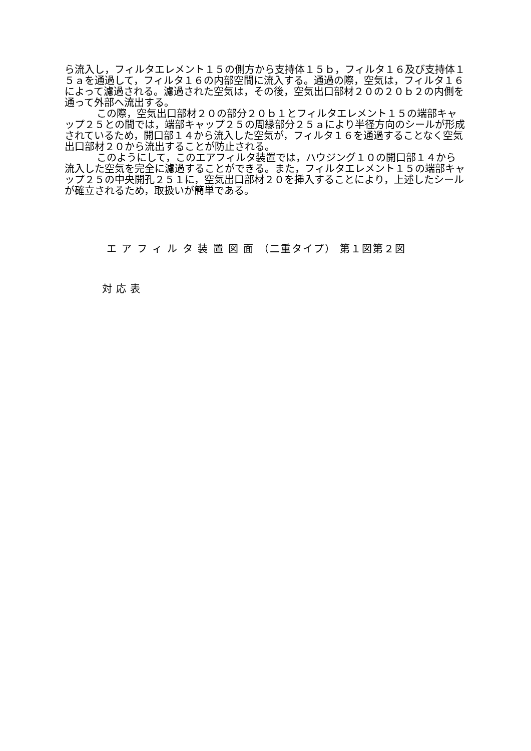ら流入し，フィルタエレメント１５の側方から支持体１５ｂ，フィルタ１６及び支持体１５ａを通過して，フィルタ１６の内部空間に流入する。通過の際，空気は，フィルタ１６によって濾過される。濾過された空気は，その後，空気出口部材２０の２０ｂ２の内側を通って外部へ流出する。
この際，空気出口部材２０の部分２０ｂ１とフィルタエレメント１５の端部キャップ２５との間では，端部キャップ２５の周縁部分２５ａにより半径方向のシールが形成されているため，開口部１４から流入した空気が，フィルタ１６を通過することなく空気出口部材２０から流出することが防止される。
このようにして，このエアフィルタ装置では，ハウジング１０の開口部１４から流入した空気を完全に濾過することができる。また，フィルタエレメント１５の端部キャップ２５の中央開孔２５１に，空気出口部材２０を挿入することにより，上述したシールが確立されるため，取扱いが簡単である。
エ ア フ ィ ル タ 装 置 図 面 （二重タイプ） 第１図第２図
対応表